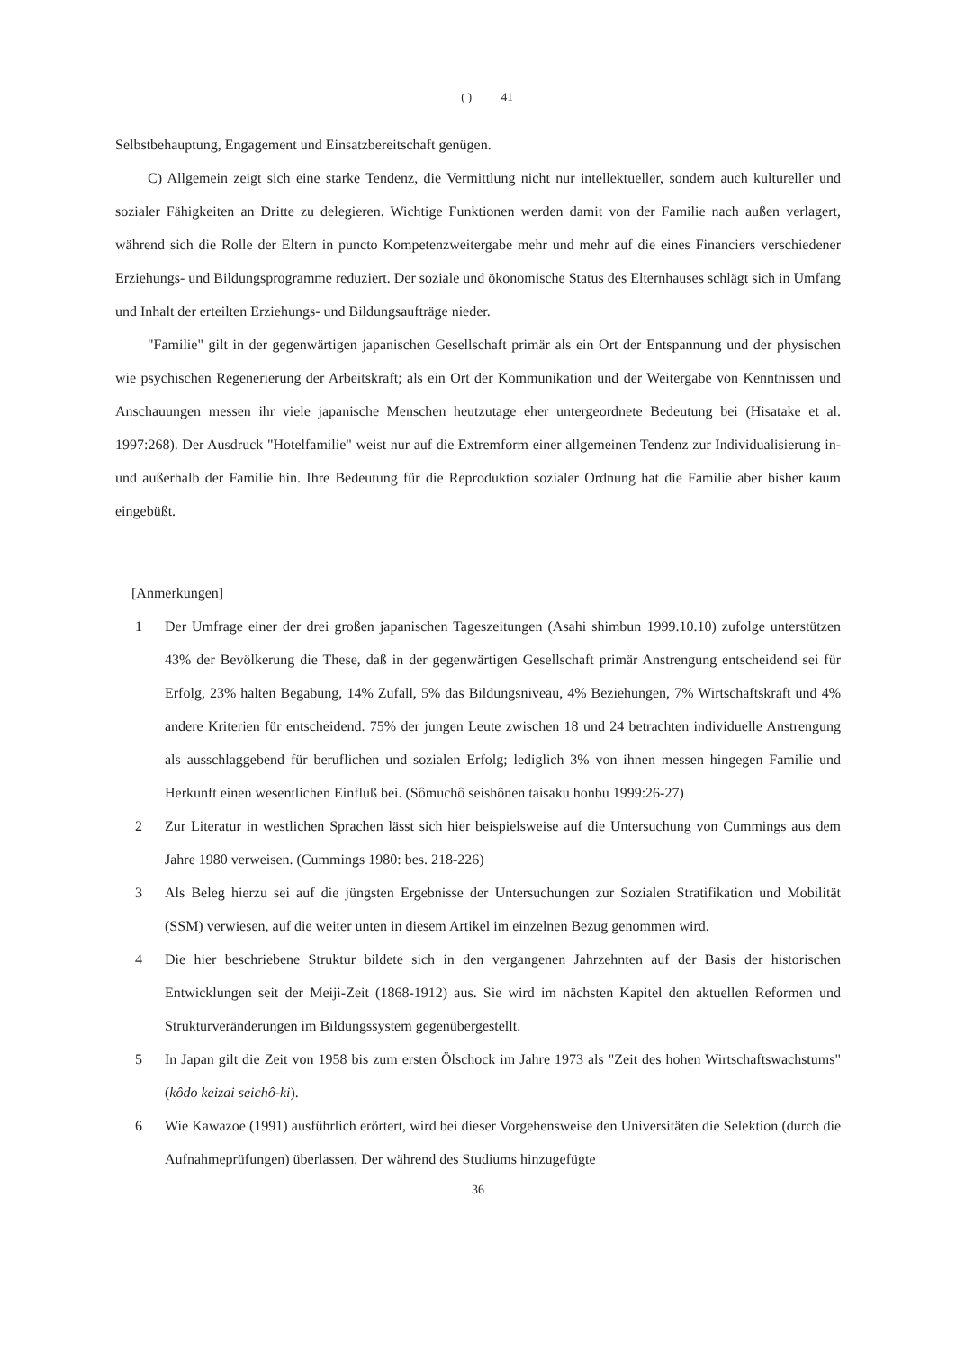( ) 41
Selbstbehauptung, Engagement und Einsatzbereitschaft genügen.
C) Allgemein zeigt sich eine starke Tendenz, die Vermittlung nicht nur intellektueller, sondern auch kultureller und sozialer Fähigkeiten an Dritte zu delegieren. Wichtige Funktionen werden damit von der Familie nach außen verlagert, während sich die Rolle der Eltern in puncto Kompetenzweitergabe mehr und mehr auf die eines Financiers verschiedener Erziehungs- und Bildungsprogramme reduziert. Der soziale und ökonomische Status des Elternhauses schlägt sich in Umfang und Inhalt der erteilten Erziehungs- und Bildungsaufträge nieder.
"Familie" gilt in der gegenwärtigen japanischen Gesellschaft primär als ein Ort der Entspannung und der physischen wie psychischen Regenerierung der Arbeitskraft; als ein Ort der Kommunikation und der Weitergabe von Kenntnissen und Anschauungen messen ihr viele japanische Menschen heutzutage eher untergeordnete Bedeutung bei (Hisatake et al. 1997:268). Der Ausdruck "Hotelfamilie" weist nur auf die Extremform einer allgemeinen Tendenz zur Individualisierung in- und außerhalb der Familie hin. Ihre Bedeutung für die Reproduktion sozialer Ordnung hat die Familie aber bisher kaum eingebüßt.
[Anmerkungen]
1 Der Umfrage einer der drei großen japanischen Tageszeitungen (Asahi shimbun 1999.10.10) zufolge unterstützen 43% der Bevölkerung die These, daß in der gegenwärtigen Gesellschaft primär Anstrengung entscheidend sei für Erfolg, 23% halten Begabung, 14% Zufall, 5% das Bildungsniveau, 4% Beziehungen, 7% Wirtschaftskraft und 4% andere Kriterien für entscheidend. 75% der jungen Leute zwischen 18 und 24 betrachten individuelle Anstrengung als ausschlaggebend für beruflichen und sozialen Erfolg; lediglich 3% von ihnen messen hingegen Familie und Herkunft einen wesentlichen Einfluß bei. (Sômuchô seishônen taisaku honbu 1999:26-27)
2 Zur Literatur in westlichen Sprachen lässt sich hier beispielsweise auf die Untersuchung von Cummings aus dem Jahre 1980 verweisen. (Cummings 1980: bes. 218-226)
3 Als Beleg hierzu sei auf die jüngsten Ergebnisse der Untersuchungen zur Sozialen Stratifikation und Mobilität (SSM) verwiesen, auf die weiter unten in diesem Artikel im einzelnen Bezug genommen wird.
4 Die hier beschriebene Struktur bildete sich in den vergangenen Jahrzehnten auf der Basis der historischen Entwicklungen seit der Meiji-Zeit (1868-1912) aus. Sie wird im nächsten Kapitel den aktuellen Reformen und Strukturveränderungen im Bildungssystem gegenübergestellt.
5 In Japan gilt die Zeit von 1958 bis zum ersten Ölschock im Jahre 1973 als "Zeit des hohen Wirtschaftswachstums" (kôdo keizai seichô-ki).
6 Wie Kawazoe (1991) ausführlich erörtert, wird bei dieser Vorgehensweise den Universitäten die Selektion (durch die Aufnahmeprüfungen) überlassen. Der während des Studiums hinzugefügte
36